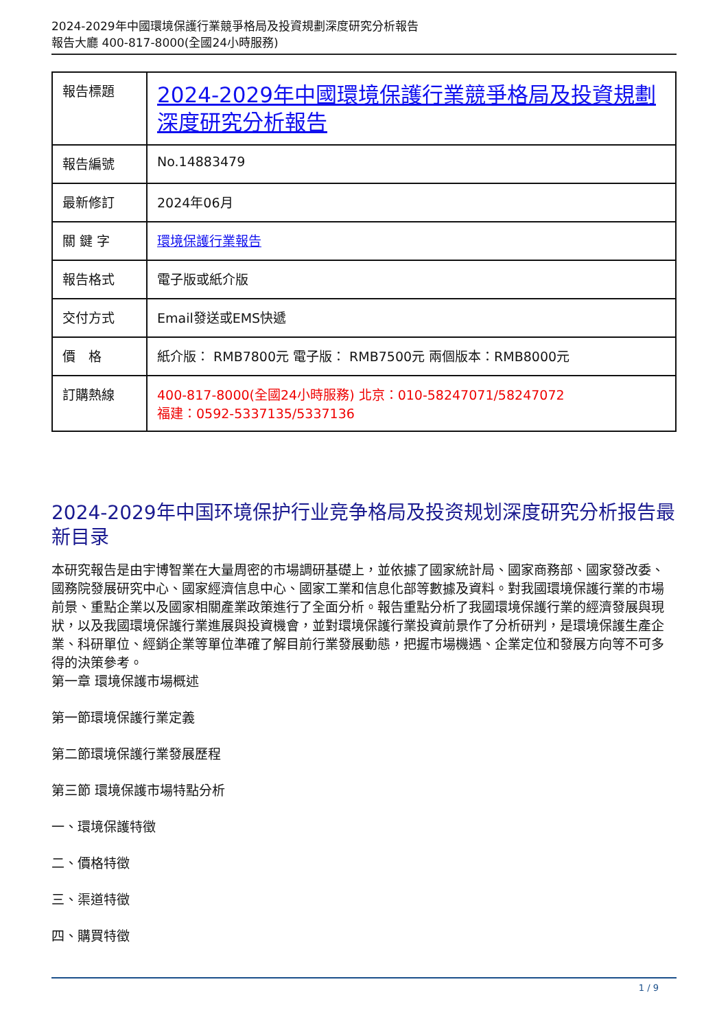2024-2029年中國環境保護行業競爭格局及投資規劃深度研究分析報告
報告大廳 400-817-8000(全國24小時服務)
| 報告標題 | 2024-2029年中國環境保護行業競爭格局及投資規劃深度研究分析報告 |
| 報告編號 | No.14883479 |
| 最新修訂 | 2024年06月 |
| 關 鍵 字 | 環境保護行業報告 |
| 報告格式 | 電子版或紙介版 |
| 交付方式 | Email發送或EMS快遞 |
| 價 格 | 紙介版： RMB7800元 電子版： RMB7500元 兩個版本：RMB8000元 |
| 訂購熱線 | 400-817-8000(全國24小時服務) 北京：010-58247071/58247072 福建：0592-5337135/5337136 |
2024-2029年中国环境保护行业竞争格局及投资规划深度研究分析报告最新目录
本研究報告是由宇博智業在大量周密的市場調研基礎上，並依據了國家統計局、國家商務部、國家發改委、國務院發展研究中心、國家經濟信息中心、國家工業和信息化部等數據及資料。對我國環境保護行業的市場前景、重點企業以及國家相關產業政策進行了全面分析。報告重點分析了我國環境保護行業的經濟發展與現狀，以及我國環境保護行業進展與投資機會，並對環境保護行業投資前景作了分析研判，是環境保護生產企業、科研單位、經銷企業等單位準確了解目前行業發展動態，把握市場機遇、企業定位和發展方向等不可多得的決策參考。
第一章 環境保護市場概述
第一節環境保護行業定義
第二節環境保護行業發展歷程
第三節 環境保護市場特點分析
一、環境保護特徵
二、價格特徵
三、渠道特徵
四、購買特徵
1 / 9